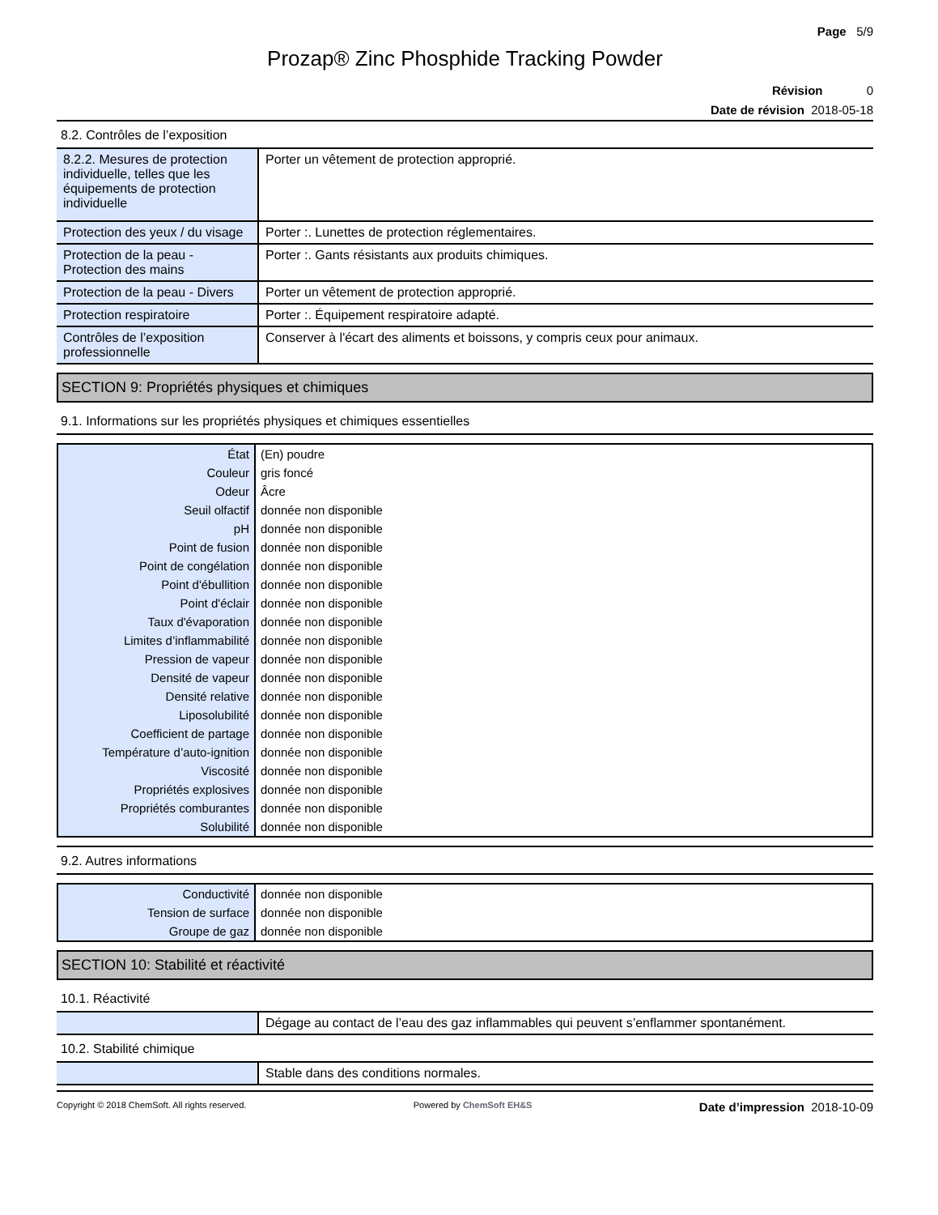Page 5/9
Prozap® Zinc Phosphide Tracking Powder
Révision 0
Date de révision 2018-05-18
8.2. Contrôles de l’exposition
| 8.2.2. Mesures de protection individuelle, telles que les équipements de protection individuelle | Porter un vêtement de protection approprié. |
| Protection des yeux / du visage | Porter :. Lunettes de protection réglementaires. |
| Protection de la peau - Protection des mains | Porter :. Gants résistants aux produits chimiques. |
| Protection de la peau - Divers | Porter un vêtement de protection approprié. |
| Protection respiratoire | Porter :. Équipement respiratoire adapté. |
| Contrôles de l’exposition professionnelle | Conserver à l'écart des aliments et boissons, y compris ceux pour animaux. |
SECTION 9: Propriétés physiques et chimiques
9.1. Informations sur les propriétés physiques et chimiques essentielles
| État | (En) poudre |
| Couleur | gris foncé |
| Odeur | Âcre |
| Seuil olfactif | donnée non disponible |
| pH | donnée non disponible |
| Point de fusion | donnée non disponible |
| Point de congélation | donnée non disponible |
| Point d'ébullition | donnée non disponible |
| Point d'éclair | donnée non disponible |
| Taux d'évaporation | donnée non disponible |
| Limites d’inflammabilité | donnée non disponible |
| Pression de vapeur | donnée non disponible |
| Densité de vapeur | donnée non disponible |
| Densité relative | donnée non disponible |
| Liposolubilité | donnée non disponible |
| Coefficient de partage | donnée non disponible |
| Température d’auto-ignition | donnée non disponible |
| Viscosité | donnée non disponible |
| Propriétés explosives | donnée non disponible |
| Propriétés comburantes | donnée non disponible |
| Solubilité | donnée non disponible |
9.2. Autres informations
| Conductivité | donnée non disponible |
| Tension de surface | donnée non disponible |
| Groupe de gaz | donnée non disponible |
SECTION 10: Stabilité et réactivité
10.1. Réactivité
| | Dégage au contact de l’eau des gaz inflammables qui peuvent s’enflammer spontanément. |
10.2. Stabilité chimique
| | Stable dans des conditions normales. |
Copyright © 2018 ChemSoft. All rights reserved. Powered by ChemSoft EH&S Date d’impression 2018-10-09